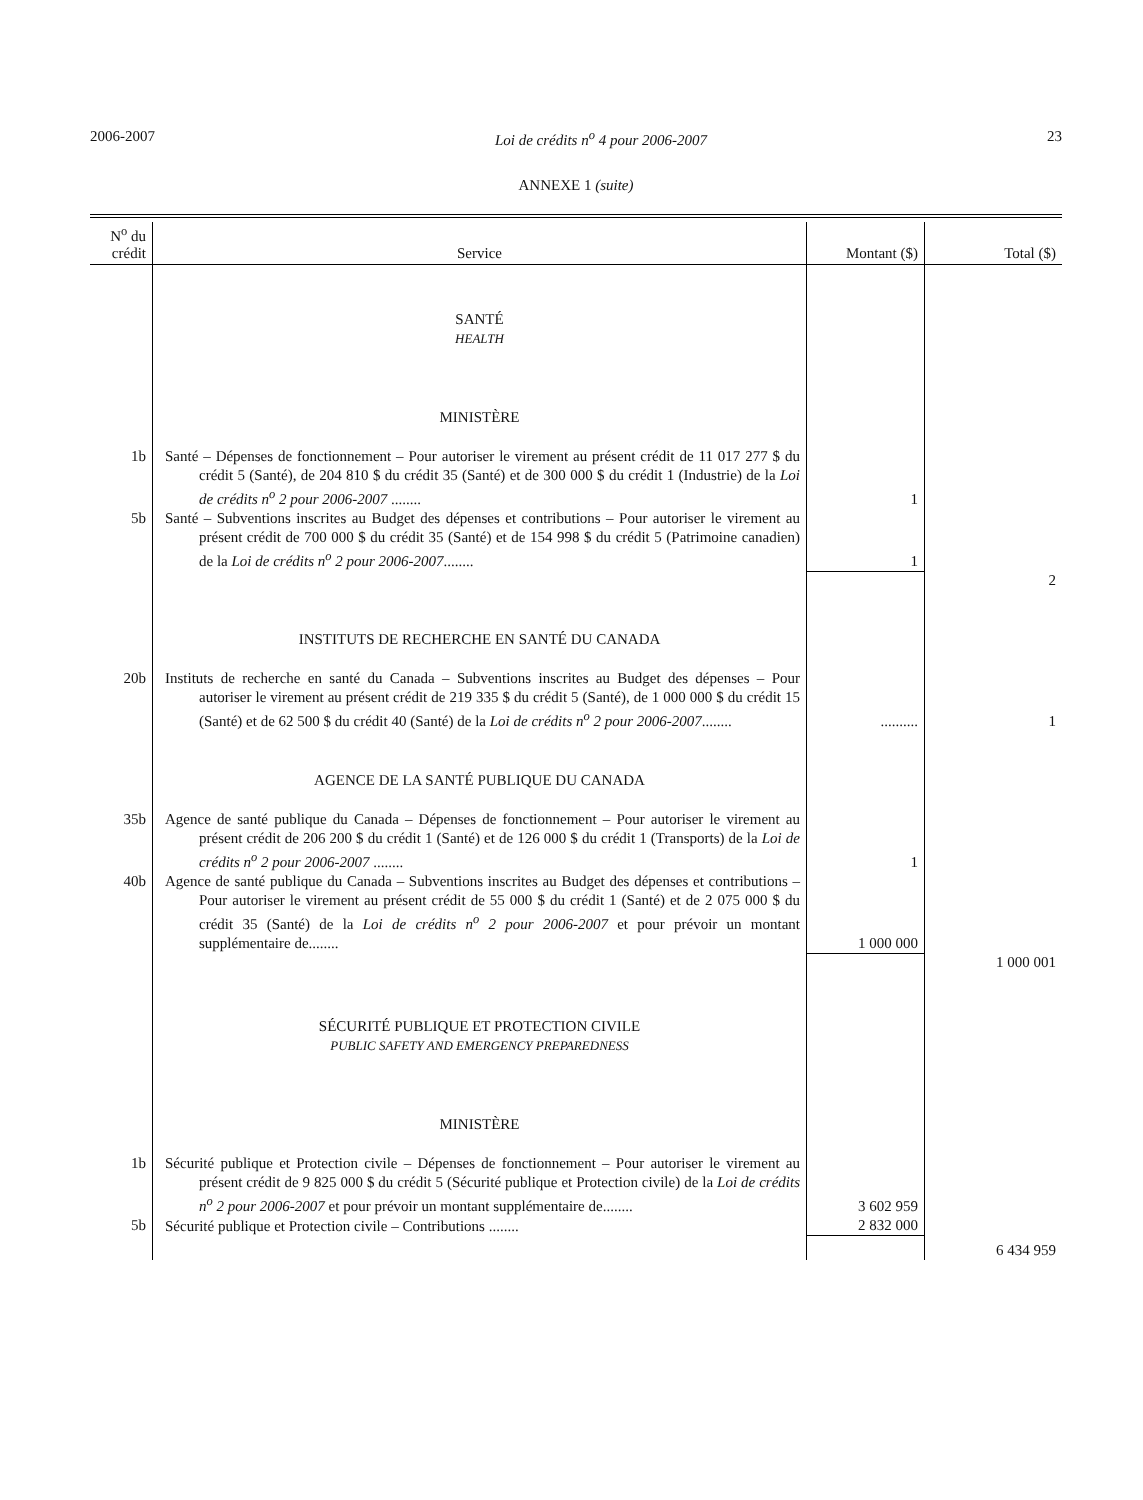2006-2007 Loi de crédits n<sup>o</sup> 4 pour 2006-2007 23
ANNEXE 1 (suite)
| N<sup>o</sup> du crédit | Service | Montant ($) | Total ($) |
| --- | --- | --- | --- |
| | SANTÉ HEALTH | | |
| | MINISTÈRE | | |
| 1b | Santé – Dépenses de fonctionnement – Pour autoriser le virement au présent crédit de 11 017 277 $ du crédit 5 (Santé), de 204 810 $ du crédit 35 (Santé) et de 300 000 $ du crédit 1 (Industrie) de la Loi de crédits n<sup>o</sup> 2 pour 2006-2007 ........ | 1 | |
| 5b | Santé – Subventions inscrites au Budget des dépenses et contributions – Pour autoriser le virement au présent crédit de 700 000 $ du crédit 35 (Santé) et de 154 998 $ du crédit 5 (Patrimoine canadien) de la Loi de crédits n<sup>o</sup> 2 pour 2006-2007 ........ | 1 | |
| | | | 2 |
| | INSTITUTS DE RECHERCHE EN SANTÉ DU CANADA | | |
| 20b | Instituts de recherche en santé du Canada – Subventions inscrites au Budget des dépenses – Pour autoriser le virement au présent crédit de 219 335 $ du crédit 5 (Santé), de 1 000 000 $ du crédit 15 (Santé) et de 62 500 $ du crédit 40 (Santé) de la Loi de crédits n<sup>o</sup> 2 pour 2006-2007 ........ | .......... | 1 |
| | AGENCE DE LA SANTÉ PUBLIQUE DU CANADA | | |
| 35b | Agence de santé publique du Canada – Dépenses de fonctionnement – Pour autoriser le virement au présent crédit de 206 200 $ du crédit 1 (Santé) et de 126 000 $ du crédit 1 (Transports) de la Loi de crédits n<sup>o</sup> 2 pour 2006-2007 ........ | 1 | |
| 40b | Agence de santé publique du Canada – Subventions inscrites au Budget des dépenses et contributions – Pour autoriser le virement au présent crédit de 55 000 $ du crédit 1 (Santé) et de 2 075 000 $ du crédit 35 (Santé) de la Loi de crédits n<sup>o</sup> 2 pour 2006-2007 et pour prévoir un montant supplémentaire de........ | 1 000 000 | |
| | | | 1 000 001 |
| | SÉCURITÉ PUBLIQUE ET PROTECTION CIVILE PUBLIC SAFETY AND EMERGENCY PREPAREDNESS | | |
| | MINISTÈRE | | |
| 1b | Sécurité publique et Protection civile – Dépenses de fonctionnement – Pour autoriser le virement au présent crédit de 9 825 000 $ du crédit 5 (Sécurité publique et Protection civile) de la Loi de crédits n<sup>o</sup> 2 pour 2006-2007 et pour prévoir un montant supplémentaire de........ | 3 602 959 | |
| 5b | Sécurité publique et Protection civile – Contributions ........ | 2 832 000 | |
| | | | 6 434 959 |